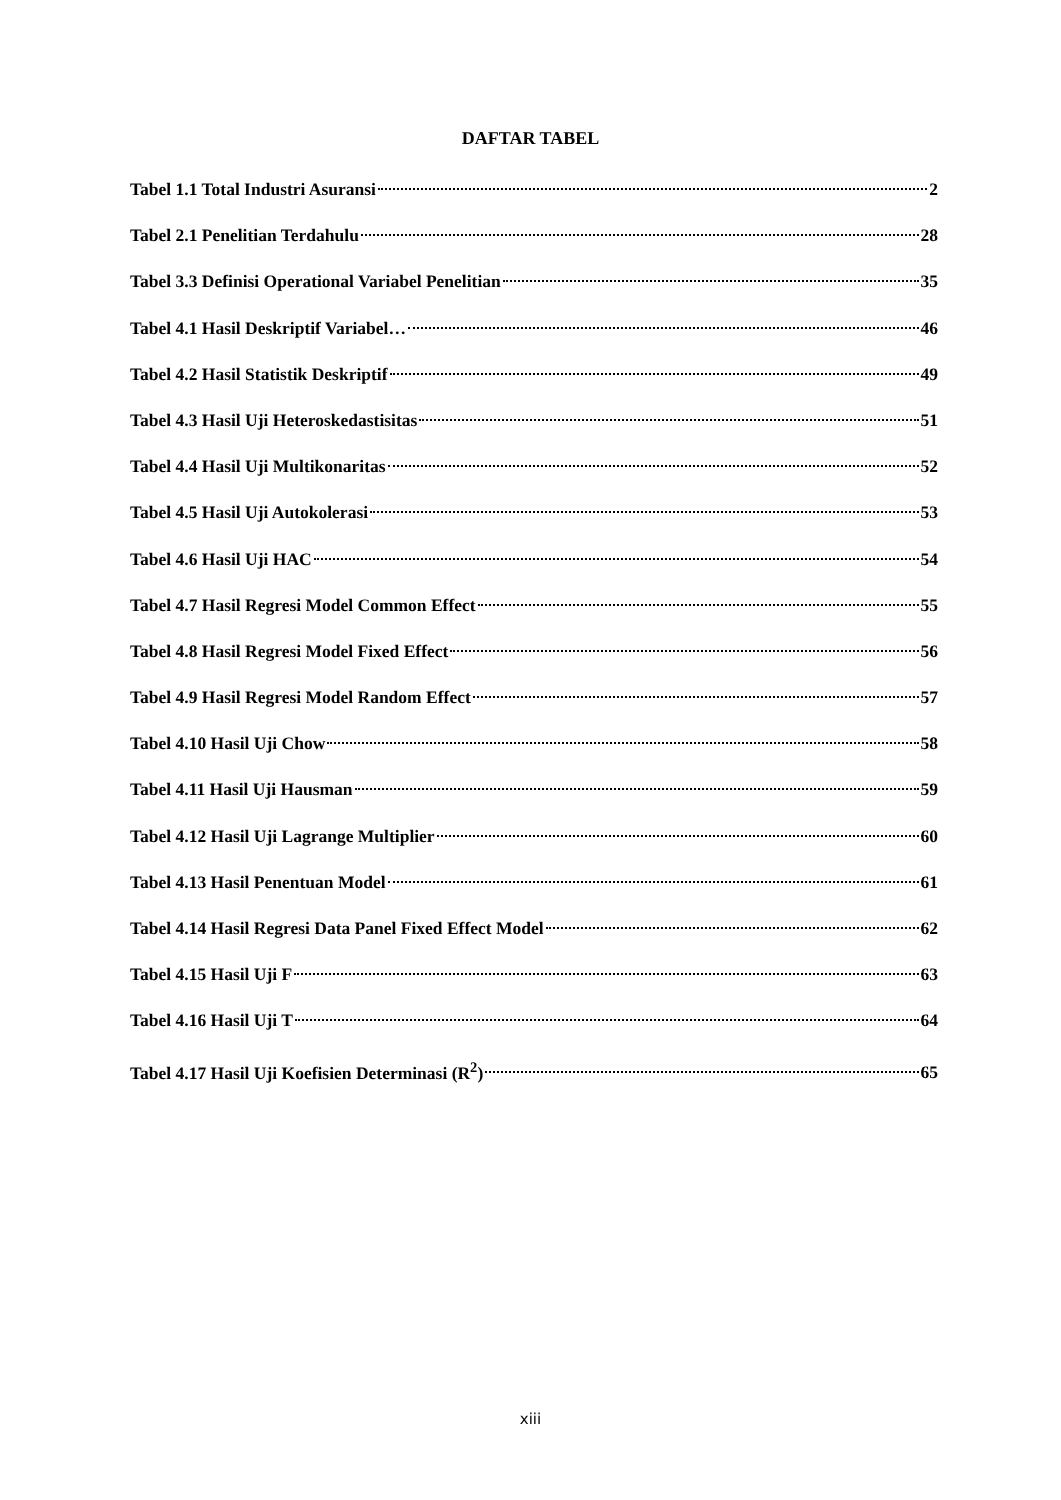DAFTAR TABEL
Tabel 1.1 Total Industri Asuransi 2
Tabel 2.1 Penelitian Terdahulu 28
Tabel 3.3 Definisi Operational Variabel Penelitian 35
Tabel 4.1 Hasil Deskriptif Variabel… 46
Tabel 4.2 Hasil Statistik Deskriptif 49
Tabel 4.3 Hasil Uji Heteroskedastisitas 51
Tabel 4.4 Hasil Uji Multikonaritas 52
Tabel 4.5 Hasil Uji Autokolerasi 53
Tabel 4.6 Hasil Uji HAC 54
Tabel 4.7 Hasil Regresi Model Common Effect 55
Tabel 4.8 Hasil Regresi Model Fixed Effect 56
Tabel 4.9 Hasil Regresi Model Random Effect 57
Tabel 4.10 Hasil Uji Chow 58
Tabel 4.11 Hasil Uji Hausman 59
Tabel 4.12 Hasil Uji Lagrange Multiplier 60
Tabel 4.13 Hasil Penentuan Model 61
Tabel 4.14 Hasil Regresi Data Panel Fixed Effect Model 62
Tabel 4.15 Hasil Uji F 63
Tabel 4.16 Hasil Uji T 64
Tabel 4.17 Hasil Uji Koefisien Determinasi (R<sup>2</sup>) 65
xiii